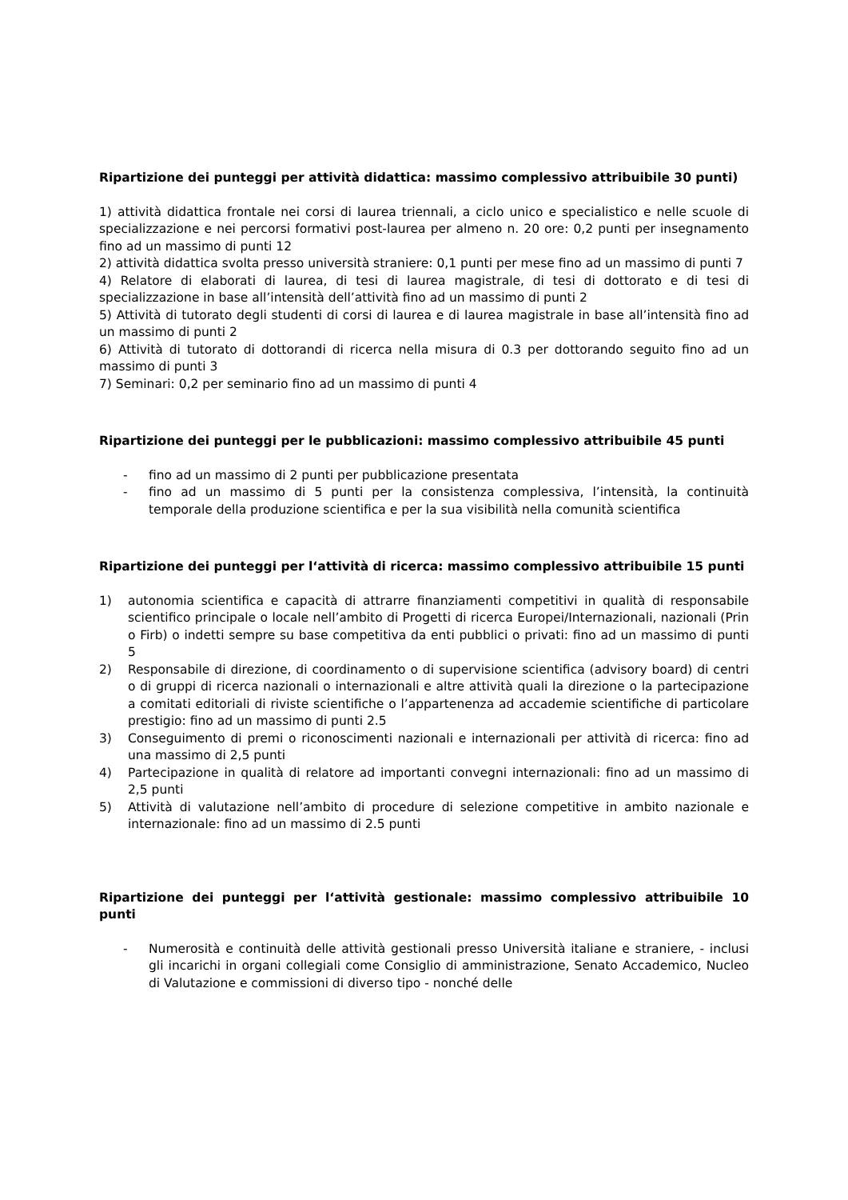Ripartizione dei punteggi per attività didattica: massimo complessivo attribuibile 30 punti)
1) attività didattica frontale nei corsi di laurea triennali, a ciclo unico e specialistico e nelle scuole di specializzazione e nei percorsi formativi post-laurea per almeno n. 20 ore: 0,2 punti per insegnamento fino ad un massimo di punti 12
2) attività didattica svolta presso università straniere: 0,1 punti per mese fino ad un massimo di punti 7
4) Relatore di elaborati di laurea, di tesi di laurea magistrale, di tesi di dottorato e di tesi di specializzazione in base all’intensità dell’attività fino ad un massimo di punti 2
5) Attività di tutorato degli studenti di corsi di laurea e di laurea magistrale in base all’intensità fino ad un massimo di punti 2
6) Attività di tutorato di dottorandi di ricerca nella misura di 0.3 per dottorando seguito fino ad un massimo di punti 3
7) Seminari: 0,2 per seminario fino ad un massimo di punti 4
Ripartizione dei punteggi per le pubblicazioni: massimo complessivo attribuibile 45 punti
- fino ad un massimo di 2 punti per pubblicazione presentata
- fino ad un massimo di 5 punti per la consistenza complessiva, l’intensità, la continuità temporale della produzione scientifica e per la sua visibilità nella comunità scientifica
Ripartizione dei punteggi per l‘attività di ricerca: massimo complessivo attribuibile 15 punti
1) autonomia scientifica e capacità di attrarre finanziamenti competitivi in qualità di responsabile scientifico principale o locale nell’ambito di Progetti di ricerca Europei/Internazionali, nazionali (Prin o Firb) o indetti sempre su base competitiva da enti pubblici o privati: fino ad un massimo di punti 5
2) Responsabile di direzione, di coordinamento o di supervisione scientifica (advisory board) di centri o di gruppi di ricerca nazionali o internazionali e altre attività quali la direzione o la partecipazione a comitati editoriali di riviste scientifiche o l’appartenenza ad accademie scientifiche di particolare prestigio: fino ad un massimo di punti 2.5
3) Conseguimento di premi o riconoscimenti nazionali e internazionali per attività di ricerca: fino ad una massimo di 2,5 punti
4) Partecipazione in qualità di relatore ad importanti convegni internazionali: fino ad un massimo di 2,5 punti
5) Attività di valutazione nell’ambito di procedure di selezione competitive in ambito nazionale e internazionale: fino ad un massimo di 2.5 punti
Ripartizione dei punteggi per l‘attività gestionale: massimo complessivo attribuibile 10 punti
- Numerosità e continuità delle attività gestionali presso Università italiane e straniere, - inclusi gli incarichi in organi collegiali come Consiglio di amministrazione, Senato Accademico, Nucleo di Valutazione e commissioni di diverso tipo - nonché delle